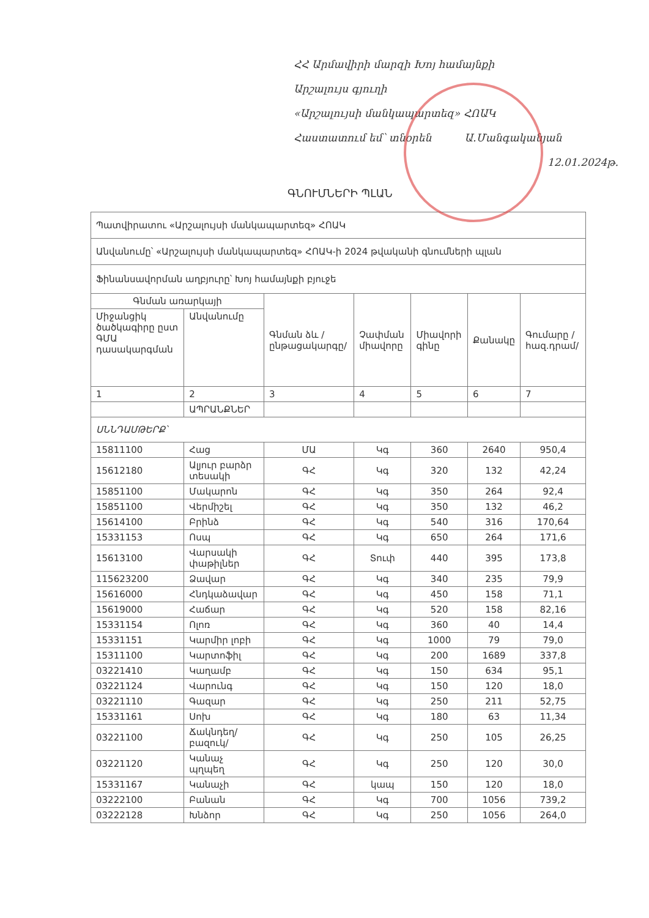ՀՀ Արմավիրի մարզի Խոյ համայնքի
Արշալույս գյուղի
«Արշալույսի մանկապարտեզ» ՀՈԱԿ
Հաստատում եմ՝ տնօրեն Ա.Մանգականյան
12.01.2024թ.
ԳՆՈՒՄՆԵՐԻ ՊԼԱՆ
| Պատվիրատու «Արշալույսի մանկապարտեզ» ՀՈԱԿ | | | | | | |
| Անվանումը՝ «Արշալույսի մանկապարտեզ» ՀՈԱԿ-ի 2024 թվականի գնումների պլան | | | | | | |
| Ֆինանսավորման աղբյուրը՝ Խոյ համայնքի բյուջե | | | | | | |
| Գնման առարկայի | | Գնման ձև /ընթացակարգը/ | Չափման միավորը | Միավորի գինը | Քանակը | Գումարը /հազ.դրամ/ |
| Միջանցիկ ծածկագիրը ըստ ԳՄԱ դասակարգման | Անվանումը | | | | | |
| 1 | 2 | 3 | 4 | 5 | 6 | 7 |
| | ԱՊՐԱՆՔՆԵՐ | | | | | |
| ՍՆՆԴԱՄԹԵՐՔ՝ | | | | | | |
| 15811100 | Հաց | ՄԱ | Կգ | 360 | 2640 | 950,4 |
| 15612180 | Ալյուր բարձր տեսակի | ԳՀ | Կգ | 320 | 132 | 42,24 |
| 15851100 | Մակարոն | ԳՀ | Կգ | 350 | 264 | 92,4 |
| 15851100 | Վերմիշել | ԳՀ | Կգ | 350 | 132 | 46,2 |
| 15614100 | Բրինձ | ԳՀ | Կգ | 540 | 316 | 170,64 |
| 15331153 | Ոսպ | ԳՀ | Կգ | 650 | 264 | 171,6 |
| 15613100 | Վարսակի փաթիլներ | ԳՀ | Տուփ | 440 | 395 | 173,8 |
| 115623200 | Ձավար | ԳՀ | Կգ | 340 | 235 | 79,9 |
| 15616000 | Հնդկաձավար | ԳՀ | Կգ | 450 | 158 | 71,1 |
| 15619000 | Հաճար | ԳՀ | Կգ | 520 | 158 | 82,16 |
| 15331154 | Ոլոռ | ԳՀ | Կգ | 360 | 40 | 14,4 |
| 15331151 | Կարմիր լոբի | ԳՀ | Կգ | 1000 | 79 | 79,0 |
| 15311100 | Կարտոֆիլ | ԳՀ | Կգ | 200 | 1689 | 337,8 |
| 03221410 | Կաղամբ | ԳՀ | Կգ | 150 | 634 | 95,1 |
| 03221124 | Վարունգ | ԳՀ | Կգ | 150 | 120 | 18,0 |
| 03221110 | Գազար | ԳՀ | Կգ | 250 | 211 | 52,75 |
| 15331161 | Սոխ | ԳՀ | Կգ | 180 | 63 | 11,34 |
| 03221100 | Ճակնդեղ/բազուկ/ | ԳՀ | Կգ | 250 | 105 | 26,25 |
| 03221120 | Կանաչ պղպեղ | ԳՀ | Կգ | 250 | 120 | 30,0 |
| 15331167 | Կանաչի | ԳՀ | կապ | 150 | 120 | 18,0 |
| 03222100 | Բանան | ԳՀ | Կգ | 700 | 1056 | 739,2 |
| 03222128 | Խնձոր | ԳՀ | Կգ | 250 | 1056 | 264,0 |